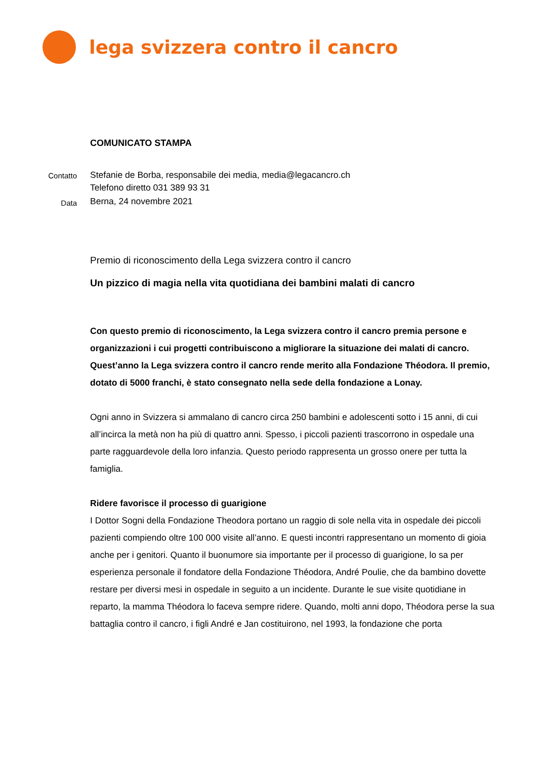lega svizzera contro il cancro
Contatto
Data
COMUNICATO STAMPA
Stefanie de Borba, responsabile dei media, media@legacancro.ch
Telefono diretto 031 389 93 31
Berna, 24 novembre 2021
Premio di riconoscimento della Lega svizzera contro il cancro
Un pizzico di magia nella vita quotidiana dei bambini malati di cancro
Con questo premio di riconoscimento, la Lega svizzera contro il cancro premia persone e organizzazioni i cui progetti contribuiscono a migliorare la situazione dei malati di cancro. Quest’anno la Lega svizzera contro il cancro rende merito alla Fondazione Théodora. Il premio, dotato di 5000 franchi, è stato consegnato nella sede della fondazione a Lonay.
Ogni anno in Svizzera si ammalano di cancro circa 250 bambini e adolescenti sotto i 15 anni, di cui all’incirca la metà non ha più di quattro anni. Spesso, i piccoli pazienti trascorrono in ospedale una parte ragguardevole della loro infanzia. Questo periodo rappresenta un grosso onere per tutta la famiglia.
Ridere favorisce il processo di guarigione
I Dottor Sogni della Fondazione Theodora portano un raggio di sole nella vita in ospedale dei piccoli pazienti compiendo oltre 100 000 visite all’anno. E questi incontri rappresentano un momento di gioia anche per i genitori. Quanto il buonumore sia importante per il processo di guarigione, lo sa per esperienza personale il fondatore della Fondazione Théodora, André Poulie, che da bambino dovette restare per diversi mesi in ospedale in seguito a un incidente. Durante le sue visite quotidiane in reparto, la mamma Théodora lo faceva sempre ridere. Quando, molti anni dopo, Théodora perse la sua battaglia contro il cancro, i figli André e Jan costituirono, nel 1993, la fondazione che porta